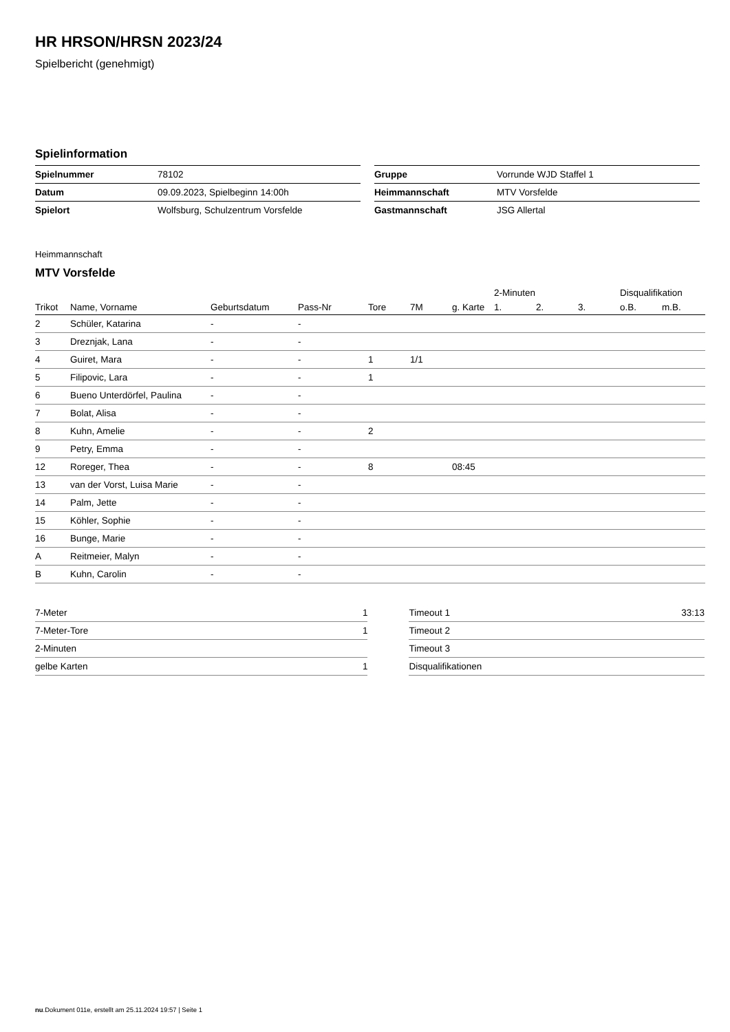HR HRSON/HRSN 2023/24
Spielbericht (genehmigt)
Spielinformation
| Spielnummer | 78102 |
| Datum | 09.09.2023, Spielbeginn 14:00h |
| Spielort | Wolfsburg, Schulzentrum Vorsfelde |
| Gruppe | Vorrunde WJD Staffel 1 |
| Heimmannschaft | MTV Vorsfelde |
| Gastmannschaft | JSG Allertal |
Heimmannschaft
MTV Vorsfelde
| | | | | | | | 2-Minuten | | | Disqualifikation | |
| --- | --- | --- | --- | --- | --- | --- | --- | --- | --- | --- | --- |
| Trikot | Name, Vorname | Geburtsdatum | Pass-Nr | Tore | 7M | g. Karte | 1. | 2. | 3. | o.B. | m.B. |
| 2 | Schüler, Katarina | - | - | | | | | | | | |
| 3 | Dreznjak, Lana | - | - | | | | | | | | |
| 4 | Guiret, Mara | - | - | 1 | 1/1 | | | | | | |
| 5 | Filipovic, Lara | - | - | 1 | | | | | | | |
| 6 | Bueno Unterdörfel, Paulina | - | - | | | | | | | | |
| 7 | Bolat, Alisa | - | - | | | | | | | | |
| 8 | Kuhn, Amelie | - | - | 2 | | | | | | | |
| 9 | Petry, Emma | - | - | | | | | | | | |
| 12 | Roreger, Thea | - | - | 8 | | 08:45 | | | | | |
| 13 | van der Vorst, Luisa Marie | - | - | | | | | | | | |
| 14 | Palm, Jette | - | - | | | | | | | | |
| 15 | Köhler, Sophie | - | - | | | | | | | | |
| 16 | Bunge, Marie | - | - | | | | | | | | |
| A | Reitmeier, Malyn | - | - | | | | | | | | |
| B | Kuhn, Carolin | - | - | | | | | | | | |
| 7-Meter | 1 |
| 7-Meter-Tore | 1 |
| 2-Minuten | |
| gelbe Karten | 1 |
| Timeout 1 | 33:13 |
| Timeout 2 | |
| Timeout 3 | |
| Disqualifikationen | |
nu.Dokument 011e, erstellt am 25.11.2024 19:57 | Seite 1